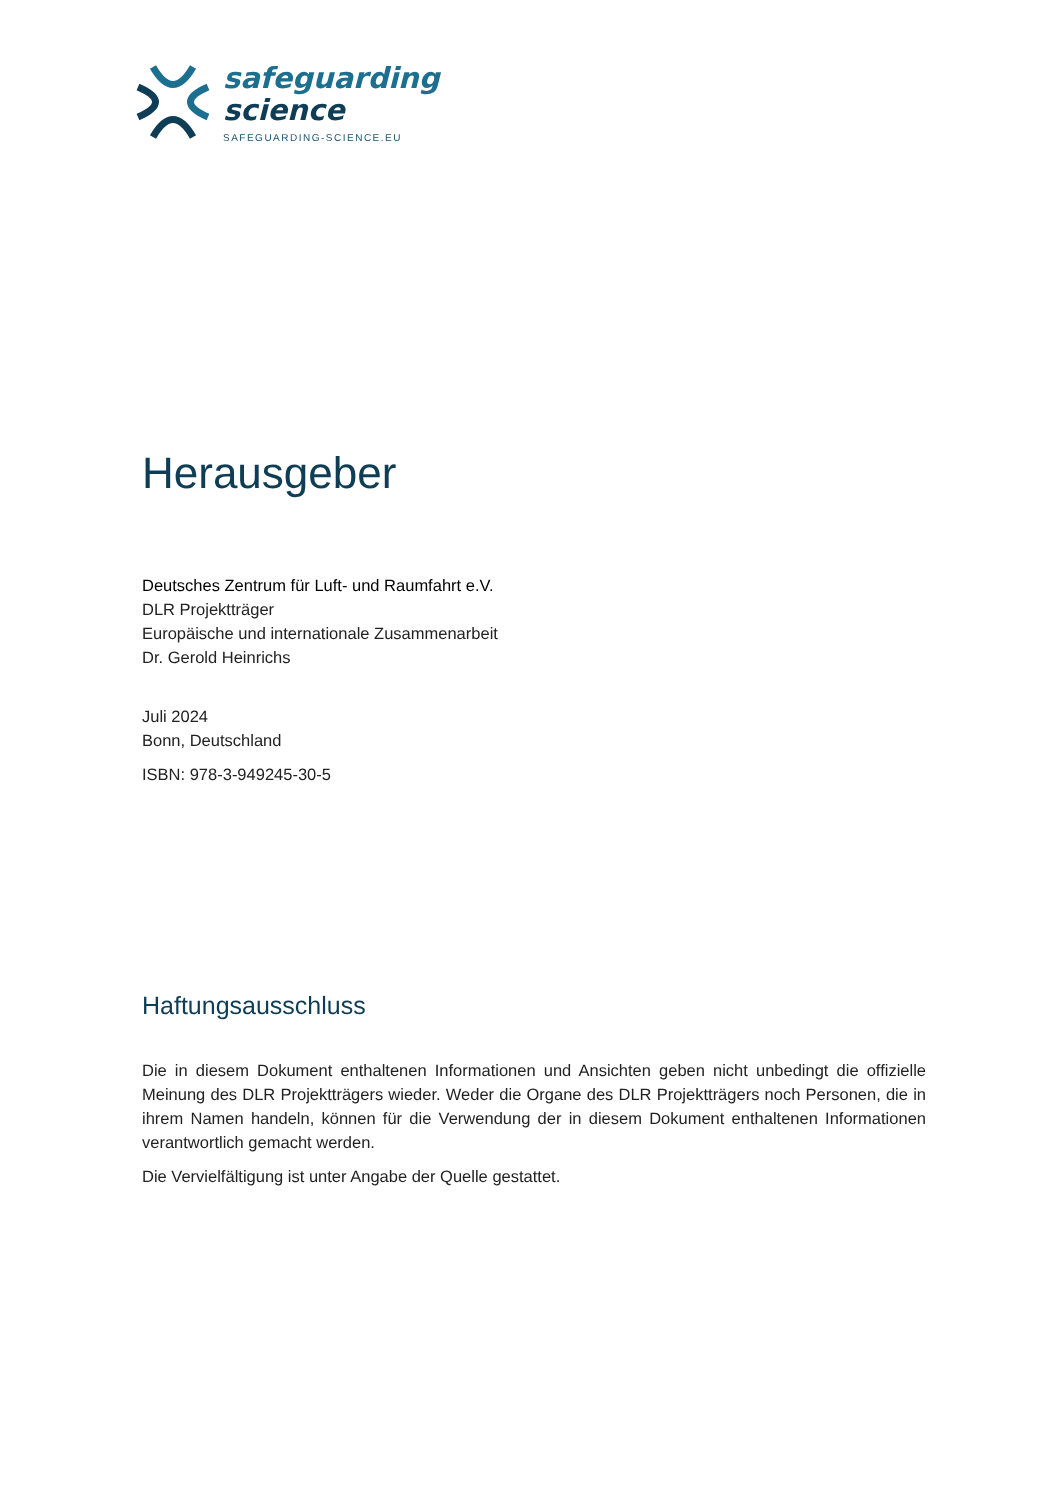safeguarding
science
SAFEGUARDING-SCIENCE.EU
Herausgeber
Deutsches Zentrum für Luft- und Raumfahrt e.V.
DLR Projektträger
Europäische und internationale Zusammenarbeit
Dr. Gerold Heinrichs
Juli 2024
Bonn, Deutschland
ISBN: 978-3-949245-30-5
Haftungsausschluss
Die in diesem Dokument enthaltenen Informationen und Ansichten geben nicht unbedingt die offizielle Meinung des DLR Projektträgers wieder. Weder die Organe des DLR Projektträgers noch Personen, die in ihrem Namen handeln, können für die Verwendung der in diesem Dokument enthaltenen Informationen verantwortlich gemacht werden.
Die Vervielfältigung ist unter Angabe der Quelle gestattet.